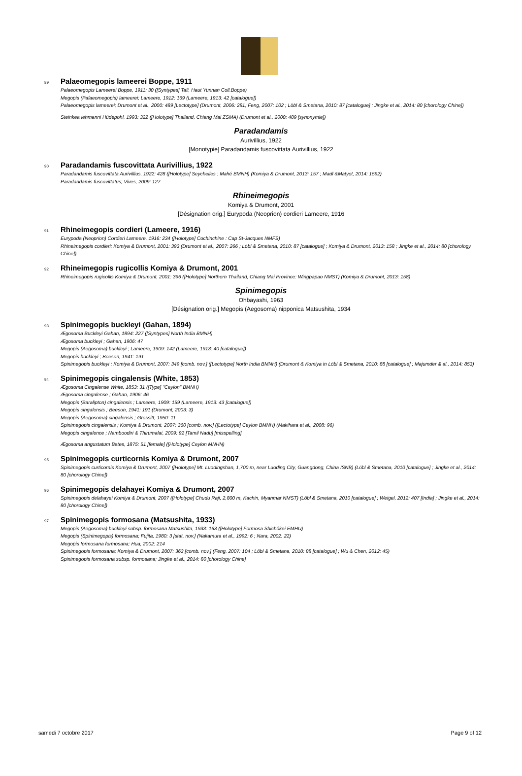89 Palaeomegopis lameerei Boppe, 1911
Palaeomegopis Lameerei Boppe, 1911: 30 ([Syntypes] Tali, Haut Yunnan Coll.Boppe)
Megopis (Palaeomegopis) lameerei; Lameere, 1912: 169 (Lameere, 1913: 42 [catalogue])
Palaeomegopis lameerei; Drumont et al., 2000: 489 [Lectotype] (Drumont, 2006: 281; Feng, 2007: 102 ; Löbl & Smetana, 2010: 87 [catalogue] ; Jingke et al., 2014: 80 [chorology Chine])
Steinkea lehmanni Hüdepohl, 1993: 322 ([Holotype] Thailand, Chiang Mai ZSMA) (Drumont et al., 2000: 489 [synonymie])
Paradandamis
Aurivillius, 1922
[Monotypie] Paradandamis fuscovittata Aurivillius, 1922
90 Paradandamis fuscovittata Aurivillius, 1922
Paradandamis fuscovittata Aurivillius, 1922: 428 ([Holotype] Seychelles : Mahé BMNH) (Komiya & Drumont, 2013: 157 ; Madl &Matyot, 2014: 1592)
Paradandamis fuscovittatus; Vives, 2009: 127
Rhineimegopis
Komiya & Drumont, 2001
[Désignation orig.] Eurypoda (Neoprion) cordieri Lameere, 1916
91 Rhineimegopis cordieri (Lameere, 1916)
Eurypoda (Neoprion) Cordieri Lameere, 1916: 234 ([Holotype] Cochinchine : Cap St-Jacques NMFS)
Rhineimegopis cordieri; Komiya & Drumont, 2001: 393 (Drumont et al., 2007: 266 ; Löbl & Smetana, 2010: 87 [catalogue] ; Komiya & Drumont, 2013: 158 ; Jingke et al., 2014: 80 [chorology Chine])
92 Rhineimegopis rugicollis Komiya & Drumont, 2001
Rhineimegopis rugicollis Komiya & Drumont, 2001: 396 ([Holotype] Northern Thailand, Chiang Mai Province: Wingpapao NMST) (Komiya & Drumont, 2013: 158)
Spinimegopis
Ohbayashi, 1963
[Désignation orig.] Megopis (Aegosoma) nipponica Matsushita, 1934
93 Spinimegopis buckleyi (Gahan, 1894)
Ægosoma Buckleyi Gahan, 1894: 227 ([Syntypes] North India BMNH)
Ægosoma buckleyi ; Gahan, 1906: 47
Megopis (Aegosoma) buckleyi ; Lameere, 1909: 142 (Lameere, 1913: 40 [catalogue])
Megopis buckleyi ; Beeson, 1941: 191
Spinimegopis buckleyi ; Komiya & Drumont, 2007: 349 [comb. nov.] ([Lectotype] North India BMNH) (Drumont & Komiya in Löbl & Smetana, 2010: 88 [catalogue] ; Majumder & al., 2014: 853)
94 Spinimegopis cingalensis (White, 1853)
Ægosoma Cingalense White, 1853: 31 ([Type] "Ceylon" BMNH)
Ægosoma cingalense ; Gahan, 1906: 46
Megopis (Baralipton) cingalensis ; Lameere, 1909: 159 (Lameere, 1913: 43 [catalogue])
Megopis cingalensis ; Beeson, 1941: 191 (Drumont, 2003: 3)
Megopis (Aegosoma) cingalensis ; Gressitt, 1950: 11
Spinimegopis cingalensis ; Komiya & Drumont, 2007: 360 [comb. nov.] ([Lectotype] Ceylon BMNH) (Makihara et al., 2008: 96)
Megopis cingalence ; Namboodiri & Thirumalai, 2009: 92 [Tamil Nadu] [misspelling]
Ægosoma angustatum Bates, 1875: 51 [female] ([Holotype] Ceylon MNHN)
95 Spinimegopis curticornis Komiya & Drumont, 2007
Spinimegopis curticornis Komiya & Drumont, 2007 ([Holotype] Mt. Luodingshan, 1,700 m, near Luoding City, Guangdong, China ISNB) (Löbl & Smetana, 2010 [catalogue] ; Jingke et al., 2014: 80 [chorology Chine])
96 Spinimegopis delahayei Komiya & Drumont, 2007
Spinimegopis delahayei Komiya & Drumont, 2007 ([Holotype] Chudu Raji, 2,800 m, Kachin, Myanmar NMST) (Löbl & Smetana, 2010 [catalogue] ; Weigel, 2012: 407 [India] ; Jingke et al., 2014: 80 [chorology Chine])
97 Spinimegopis formosana (Matsushita, 1933)
Megopis (Aegosoma) buckleyi subsp. formosana Matsushita, 1933: 163 ([Holotype] Formosa Shichôkei EMHU)
Megopis (Spinimegopis) formosana; Fujita, 1980: 3 [stat. nov.] (Nakamura et al., 1992: 6 ; Nara, 2002: 22)
Megopis formosana formosana; Hua, 2002: 214
Spinimegopis formosana; Komiya & Drumont, 2007: 363 [comb. nov.] (Feng, 2007: 104 ; Löbl & Smetana, 2010: 88 [catalogue] ; Wu & Chen, 2012: 45)
Spinimegopis formosana subsp. formosana; Jingke et al., 2014: 80 [chorology Chine]
samedi 7 octobre 2017 Page 9 of 12